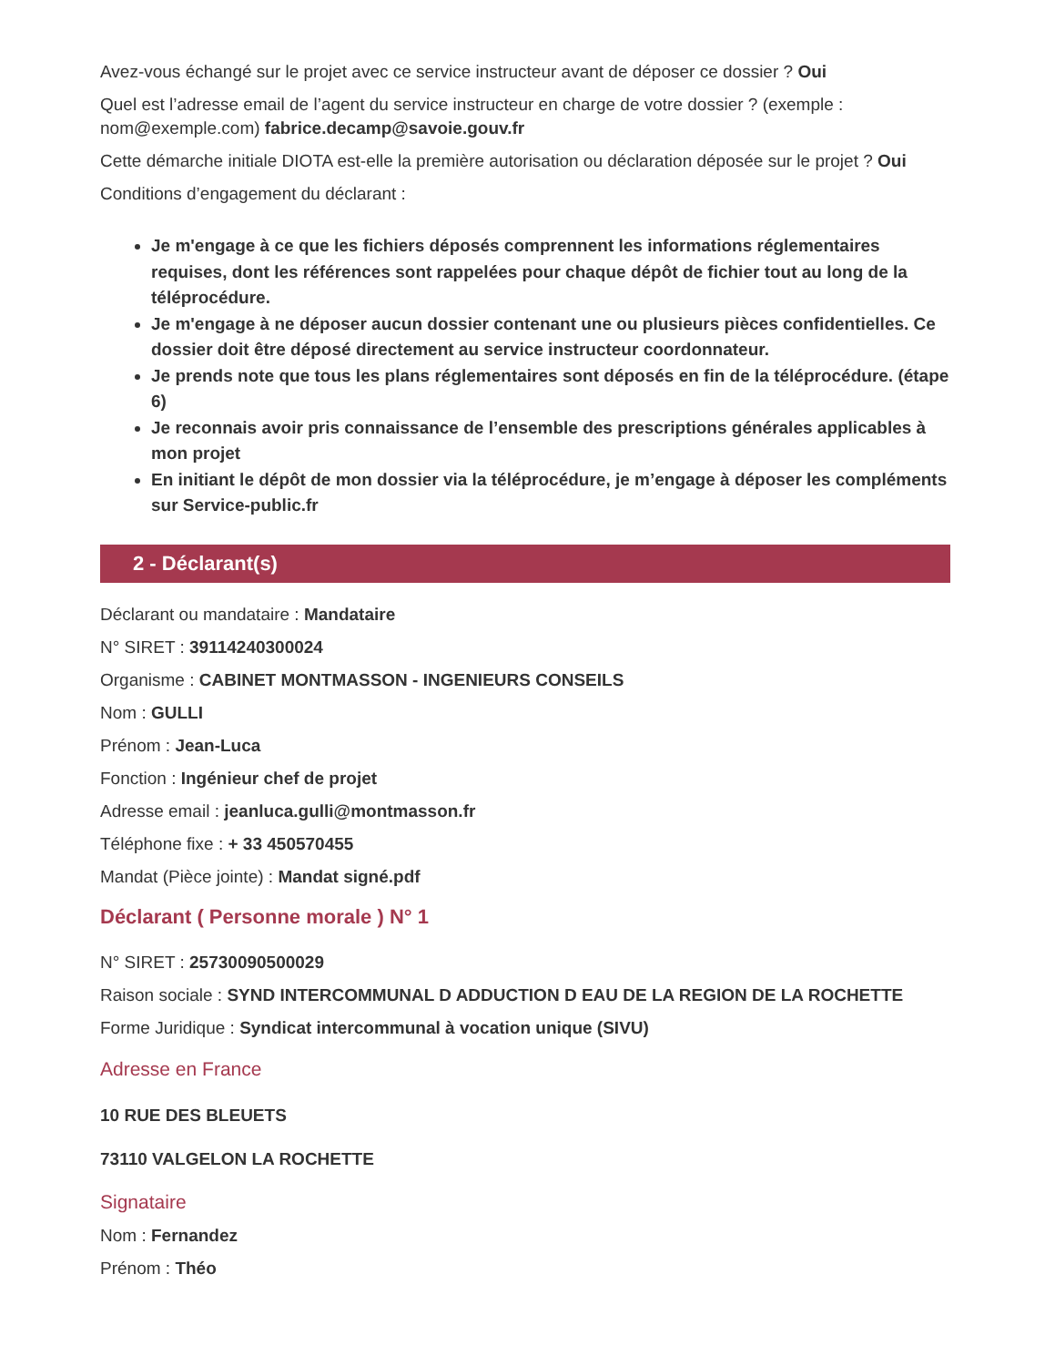Avez-vous échangé sur le projet avec ce service instructeur avant de déposer ce dossier ? Oui
Quel est l’adresse email de l’agent du service instructeur en charge de votre dossier ? (exemple : nom@exemple.com) fabrice.decamp@savoie.gouv.fr
Cette démarche initiale DIOTA est-elle la première autorisation ou déclaration déposée sur le projet ? Oui
Conditions d’engagement du déclarant :
Je m'engage à ce que les fichiers déposés comprennent les informations réglementaires requises, dont les références sont rappelées pour chaque dépôt de fichier tout au long de la téléprocédure.
Je m'engage à ne déposer aucun dossier contenant une ou plusieurs pièces confidentielles. Ce dossier doit être déposé directement au service instructeur coordonnateur.
Je prends note que tous les plans réglementaires sont déposés en fin de la téléprocédure. (étape 6)
Je reconnais avoir pris connaissance de l’ensemble des prescriptions générales applicables à mon projet
En initiant le dépôt de mon dossier via la téléprocédure, je m’engage à déposer les compléments sur Service-public.fr
2 - Déclarant(s)
Déclarant ou mandataire : Mandataire
N° SIRET : 39114240300024
Organisme : CABINET MONTMASSON - INGENIEURS CONSEILS
Nom : GULLI
Prénom : Jean-Luca
Fonction : Ingénieur chef de projet
Adresse email : jeanluca.gulli@montmasson.fr
Téléphone fixe : + 33 450570455
Mandat (Pièce jointe) : Mandat signé.pdf
Déclarant ( Personne morale ) N° 1
N° SIRET : 25730090500029
Raison sociale : SYND INTERCOMMUNAL D ADDUCTION D EAU DE LA REGION DE LA ROCHETTE
Forme Juridique : Syndicat intercommunal à vocation unique (SIVU)
Adresse en France
10 RUE DES BLEUETS
73110 VALGELON LA ROCHETTE
Signataire
Nom : Fernandez
Prénom : Théo